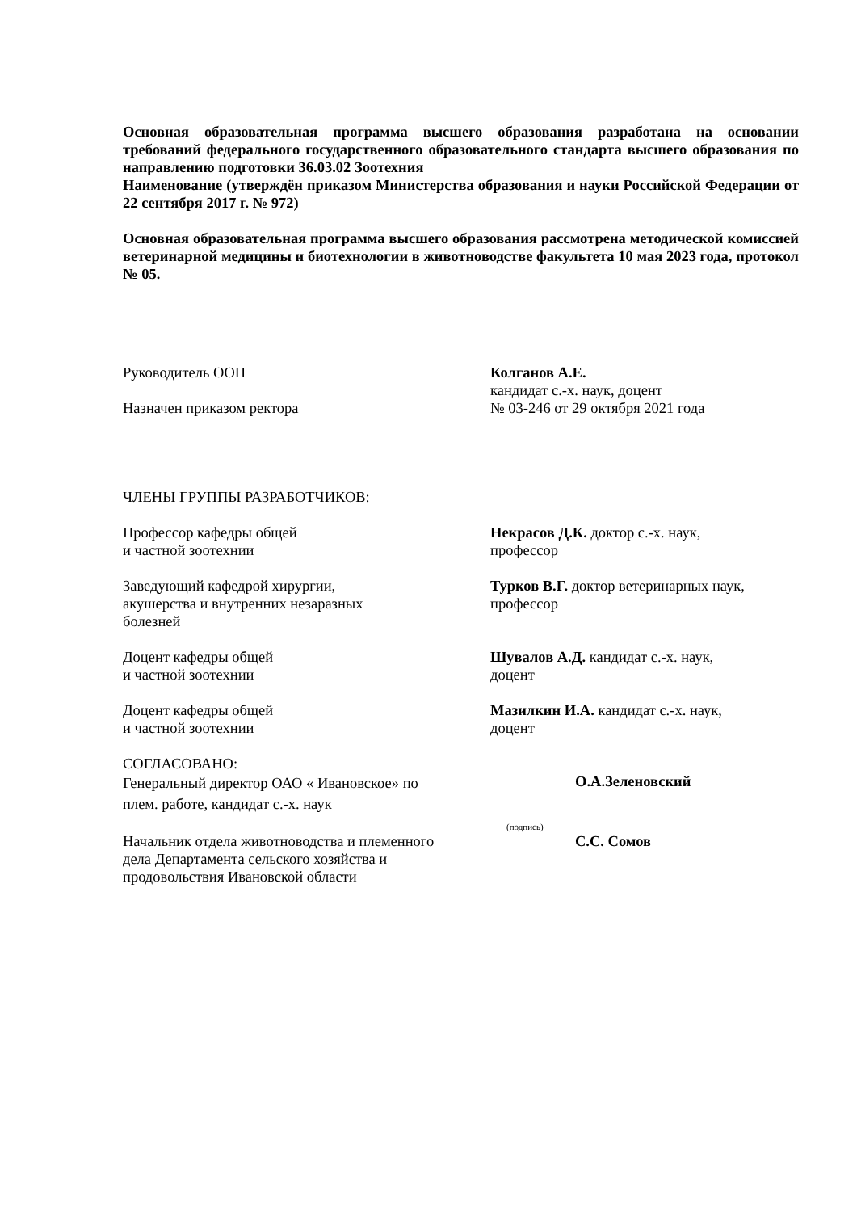Основная образовательная программа высшего образования разработана на основании требований федерального государственного образовательного стандарта высшего образования по направлению подготовки 36.03.02 Зоотехния
Наименование (утверждён приказом Министерства образования и науки Российской Федерации от 22 сентября 2017 г. № 972)
Основная образовательная программа высшего образования рассмотрена методической комиссией ветеринарной медицины и биотехнологии в животноводстве факультета 10 мая 2023 года, протокол № 05.
Руководитель ООП
Назначен приказом ректора
Колганов А.Е.
кандидат с.-х. наук, доцент
№ 03-246 от 29 октября 2021 года
ЧЛЕНЫ ГРУППЫ РАЗРАБОТЧИКОВ:
Профессор кафедры общей
и частной зоотехнии
Некрасов Д.К. доктор с.-х. наук,
профессор
Заведующий кафедрой хирургии,
акушерства и внутренних незаразных
болезней
Турков В.Г. доктор ветеринарных наук,
профессор
Доцент кафедры общей
и частной зоотехнии
Шувалов А.Д. кандидат с.-х. наук,
доцент
Доцент кафедры общей
и частной зоотехнии
Мазилкин И.А. кандидат с.-х. наук,
доцент
СОГЛАСОВАНО:
Генеральный директор ОАО « Ивановское» по
плем. работе, кандидат с.-х. наук
О.А.Зеленовский
(подпись)
Начальник отдела животноводства и племенного
дела Департамента сельского хозяйства и
продовольствия Ивановской области
С.С. Сомов